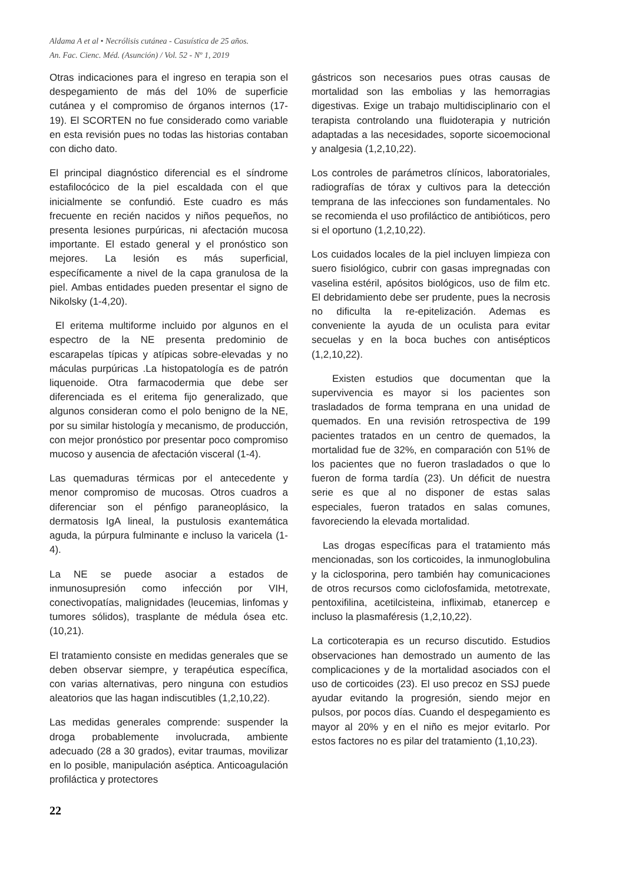Aldama A et al • Necrólisis cutánea - Casuística de 25 años.
An. Fac. Cienc. Méd. (Asunción) / Vol. 52 - Nº 1, 2019
Otras indicaciones para el ingreso en terapia son el despegamiento de más del 10% de superficie cutánea y el compromiso de órganos internos (17-19). El SCORTEN no fue considerado como variable en esta revisión pues no todas las historias contaban con dicho dato.
El principal diagnóstico diferencial es el síndrome estafilocócico de la piel escaldada con el que inicialmente se confundió. Este cuadro es más frecuente en recién nacidos y niños pequeños, no presenta lesiones purpúricas, ni afectación mucosa importante. El estado general y el pronóstico son mejores. La lesión es más superficial, específicamente a nivel de la capa granulosa de la piel. Ambas entidades pueden presentar el signo de Nikolsky (1-4,20).
El eritema multiforme incluido por algunos en el espectro de la NE presenta predominio de escarapelas típicas y atípicas sobre-elevadas y no máculas purpúricas .La histopatología es de patrón liquenoide. Otra farmacodermia que debe ser diferenciada es el eritema fijo generalizado, que algunos consideran como el polo benigno de la NE, por su similar histología y mecanismo, de producción, con mejor pronóstico por presentar poco compromiso mucoso y ausencia de afectación visceral (1-4).
Las quemaduras térmicas por el antecedente y menor compromiso de mucosas. Otros cuadros a diferenciar son el pénfigo paraneoplásico, la dermatosis IgA lineal, la pustulosis exantemática aguda, la púrpura fulminante e incluso la varicela (1-4).
La NE se puede asociar a estados de inmunosupresión como infección por VIH, conectivopatías, malignidades (leucemias, linfomas y tumores sólidos), trasplante de médula ósea etc. (10,21).
El tratamiento consiste en medidas generales que se deben observar siempre, y terapéutica específica, con varias alternativas, pero ninguna con estudios aleatorios que las hagan indiscutibles (1,2,10,22).
Las medidas generales comprende: suspender la droga probablemente involucrada, ambiente adecuado (28 a 30 grados), evitar traumas, movilizar en lo posible, manipulación aséptica. Anticoagulación profiláctica y protectores
gástricos son necesarios pues otras causas de mortalidad son las embolias y las hemorragias digestivas. Exige un trabajo multidisciplinario con el terapista controlando una fluidoterapia y nutrición adaptadas a las necesidades, soporte sicoemocional y analgesia (1,2,10,22).
Los controles de parámetros clínicos, laboratoriales, radiografías de tórax y cultivos para la detección temprana de las infecciones son fundamentales. No se recomienda el uso profiláctico de antibióticos, pero si el oportuno (1,2,10,22).
Los cuidados locales de la piel incluyen limpieza con suero fisiológico, cubrir con gasas impregnadas con vaselina estéril, apósitos biológicos, uso de film etc. El debridamiento debe ser prudente, pues la necrosis no dificulta la re-epitelización. Ademas es conveniente la ayuda de un oculista para evitar secuelas y en la boca buches con antisépticos (1,2,10,22).
Existen estudios que documentan que la supervivencia es mayor si los pacientes son trasladados de forma temprana en una unidad de quemados. En una revisión retrospectiva de 199 pacientes tratados en un centro de quemados, la mortalidad fue de 32%, en comparación con 51% de los pacientes que no fueron trasladados o que lo fueron de forma tardía (23). Un déficit de nuestra serie es que al no disponer de estas salas especiales, fueron tratados en salas comunes, favoreciendo la elevada mortalidad.
Las drogas específicas para el tratamiento más mencionadas, son los corticoides, la inmunoglobulina y la ciclosporina, pero también hay comunicaciones de otros recursos como ciclofosfamida, metotrexate, pentoxifilina, acetilcisteina, infliximab, etanercep e incluso la plasmaféresis (1,2,10,22).
La corticoterapia es un recurso discutido. Estudios observaciones han demostrado un aumento de las complicaciones y de la mortalidad asociados con el uso de corticoides (23). El uso precoz en SSJ puede ayudar evitando la progresión, siendo mejor en pulsos, por pocos días. Cuando el despegamiento es mayor al 20% y en el niño es mejor evitarlo. Por estos factores no es pilar del tratamiento (1,10,23).
22